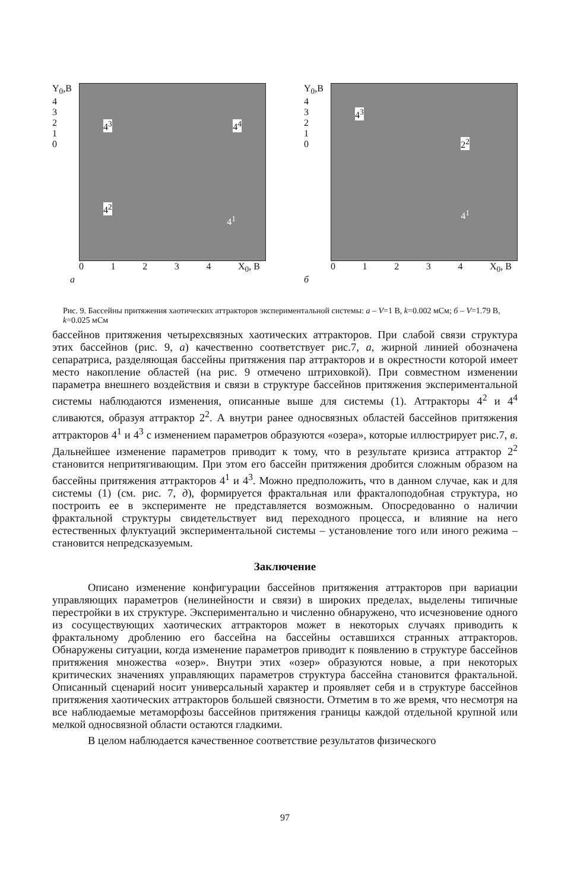Y<sub>0</sub>,B
4
3
2
1
0
4<sup>3</sup> 4<sup>4</sup>
4<sup>2</sup>
4<sup>1</sup>
0 1 2 3 4 X<sub>0</sub>, B
а
Y<sub>0</sub>,B
4
3
2
1
0
4<sup>3</sup>
2<sup>2</sup>
4<sup>1</sup>
0 1 2 3 4 X<sub>0</sub>, B
б
Рис. 9. Бассейны притяжения хаотических аттракторов экспериментальной системы: а – V=1 В, k=0.002 мСм; б – V=1.79 В, k=0.025 мСм
бассейнов притяжения четырехсвязных хаотических аттракторов. При слабой связи структура этих бассейнов (рис. 9, а) качественно соответствует рис.7, а, жирной линией обозначена сепаратриса, разделяющая бассейны притяжения пар аттракторов и в окрестности которой имеет место накопление областей (на рис. 9 отмечено штриховкой). При совместном изменении параметра внешнего воздействия и связи в структуре бассейнов притяжения экспериментальной системы наблюдаются изменения, описанные выше для системы (1). Аттракторы 4<sup>2</sup> и 4<sup>4</sup> сливаются, образуя аттрактор 2<sup>2</sup>. А внутри ранее односвязных областей бассейнов притяжения аттракторов 4<sup>1</sup> и 4<sup>3</sup> с изменением параметров образуются «озера», которые иллюстрирует рис.7, в. Дальнейшее изменение параметров приводит к тому, что в результате кризиса аттрактор 2<sup>2</sup> становится непритягивающим. При этом его бассейн притяжения дробится сложным образом на бассейны притяжения аттракторов 4<sup>1</sup> и 4<sup>3</sup>. Можно предположить, что в данном случае, как и для системы (1) (см. рис. 7, д), формируется фрактальная или фракталоподобная структура, но построить ее в эксперименте не представляется возможным. Опосредованно о наличии фрактальной структуры свидетельствует вид переходного процесса, и влияние на него естественных флуктуаций экспериментальной системы – установление того или иного режима – становится непредсказуемым.
Заключение
Описано изменение конфигурации бассейнов притяжения аттракторов при вариации управляющих параметров (нелинейности и связи) в широких пределах, выделены типичные перестройки в их структуре. Экспериментально и численно обнаружено, что исчезновение одного из сосуществующих хаотических аттракторов может в некоторых случаях приводить к фрактальному дроблению его бассейна на бассейны оставшихся странных аттракторов. Обнаружены ситуации, когда изменение параметров приводит к появлению в структуре бассейнов притяжения множества «озер». Внутри этих «озер» образуются новые, а при некоторых критических значениях управляющих параметров структура бассейна становится фрактальной. Описанный сценарий носит универсальный характер и проявляет себя и в структуре бассейнов притяжения хаотических аттракторов большей связности. Отметим в то же время, что несмотря на все наблюдаемые метаморфозы бассейнов притяжения границы каждой отдельной крупной или мелкой односвязной области остаются гладкими.
В целом наблюдается качественное соответствие результатов физического
97